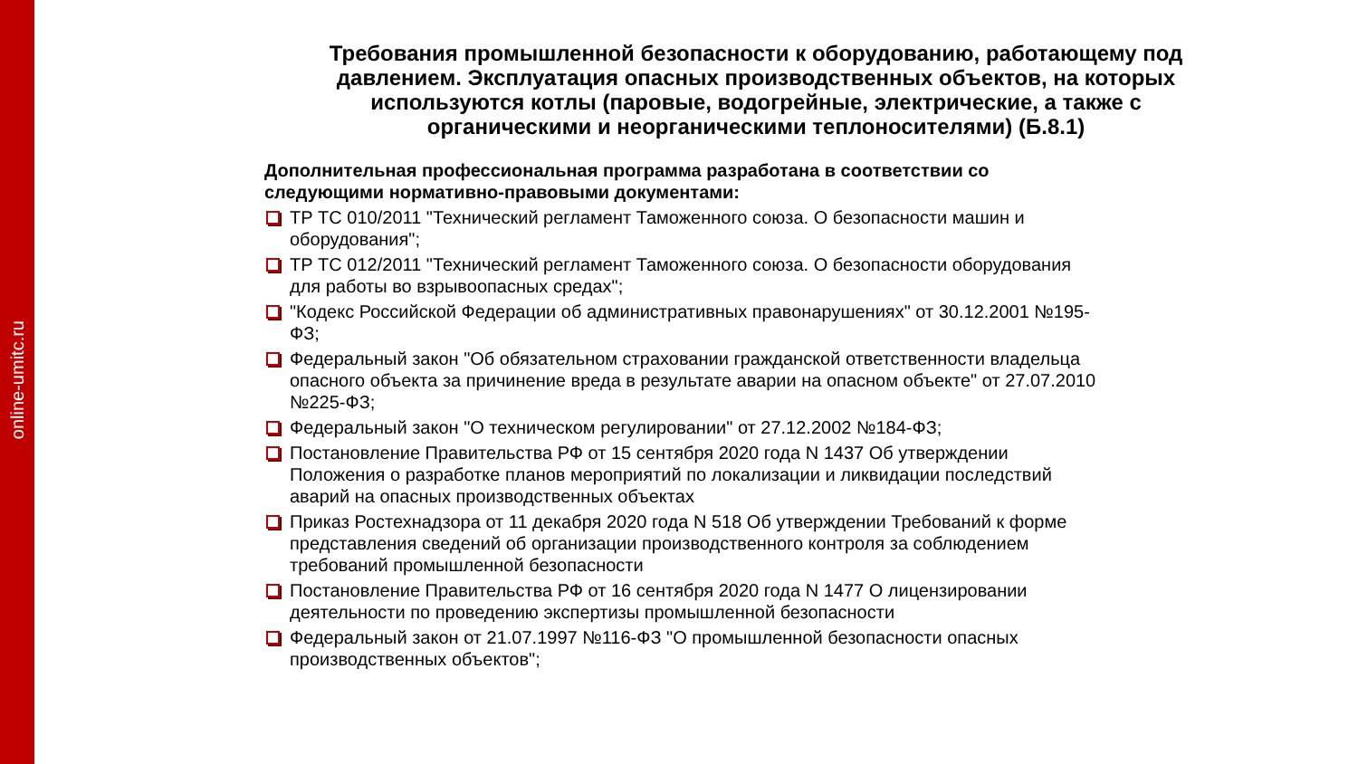online-umitc.ru
Требования промышленной безопасности к оборудованию, работающему под давлением. Эксплуатация опасных производственных объектов, на которых используются котлы (паровые, водогрейные, электрические, а также с органическими и неорганическими теплоносителями) (Б.8.1)
Дополнительная профессиональная программа разработана в соответствии со следующими нормативно-правовыми документами:
ТР ТС 010/2011 "Технический регламент Таможенного союза. О безопасности машин и оборудования";
ТР ТС 012/2011 "Технический регламент Таможенного союза. О безопасности оборудования для работы во взрывоопасных средах";
"Кодекс Российской Федерации об административных правонарушениях" от 30.12.2001 №195-ФЗ;
Федеральный закон "Об обязательном страховании гражданской ответственности владельца опасного объекта за причинение вреда в результате аварии на опасном объекте" от 27.07.2010 №225-ФЗ;
Федеральный закон "О техническом регулировании" от 27.12.2002 №184-ФЗ;
Постановление Правительства РФ от 15 сентября 2020 года N 1437 Об утверждении Положения о разработке планов мероприятий по локализации и ликвидации последствий аварий на опасных производственных объектах
Приказ Ростехнадзора от 11 декабря 2020 года N 518 Об утверждении Требований к форме представления сведений об организации производственного контроля за соблюдением требований промышленной безопасности
Постановление Правительства РФ от 16 сентября 2020 года N 1477 О лицензировании деятельности по проведению экспертизы промышленной безопасности
Федеральный закон от 21.07.1997 №116-ФЗ "О промышленной безопасности опасных производственных объектов";